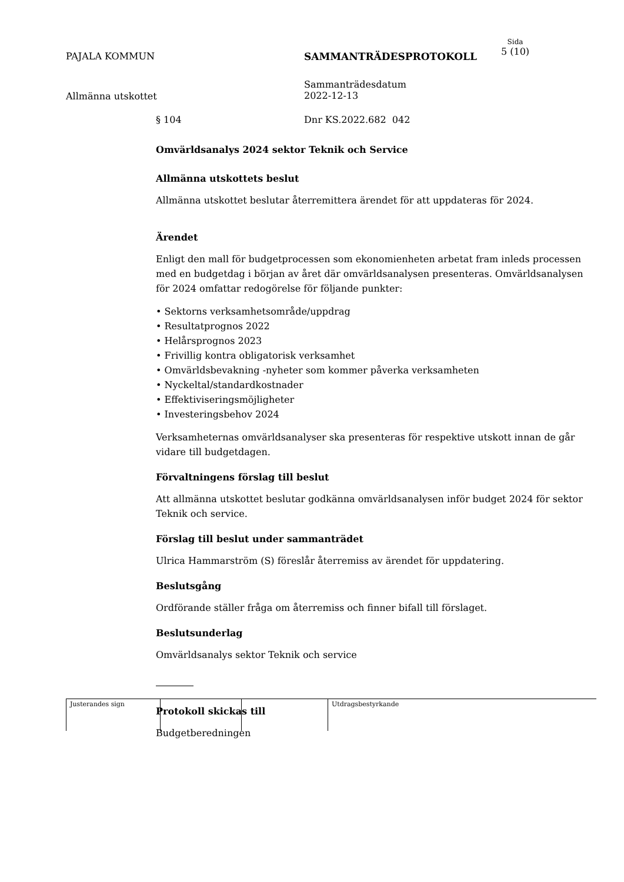PAJALA KOMMUN SAMMANTRÄDESPROTOKOLL
Sida
5 (10)
Allmänna utskottet
Sammanträdesdatum
2022-12-13
§ 104 Dnr KS.2022.682 042
Omvärldsanalys 2024 sektor Teknik och Service
Allmänna utskottets beslut
Allmänna utskottet beslutar återremittera ärendet för att uppdateras för 2024.
Ärendet
Enligt den mall för budgetprocessen som ekonomienheten arbetat fram inleds processen med en budgetdag i början av året där omvärldsanalysen presenteras. Omvärldsanalysen för 2024 omfattar redogörelse för följande punkter:
• Sektorns verksamhetsområde/uppdrag
• Resultatprognos 2022
• Helårsprognos 2023
• Frivillig kontra obligatorisk verksamhet
• Omvärldsbevakning -nyheter som kommer påverka verksamheten
• Nyckeltal/standardkostnader
• Effektiviseringsmöjligheter
• Investeringsbehov 2024
Verksamheternas omvärldsanalyser ska presenteras för respektive utskott innan de går vidare till budgetdagen.
Förvaltningens förslag till beslut
Att allmänna utskottet beslutar godkänna omvärldsanalysen inför budget 2024 för sektor Teknik och service.
Förslag till beslut under sammanträdet
Ulrica Hammarström (S) föreslår återremiss av ärendet för uppdatering.
Beslutsgång
Ordförande ställer fråga om återremiss och finner bifall till förslaget.
Beslutsunderlag
Omvärldsanalys sektor Teknik och service
Protokoll skickas till
Budgetberedningen
Justerandes sign Utdragsbestyrkande